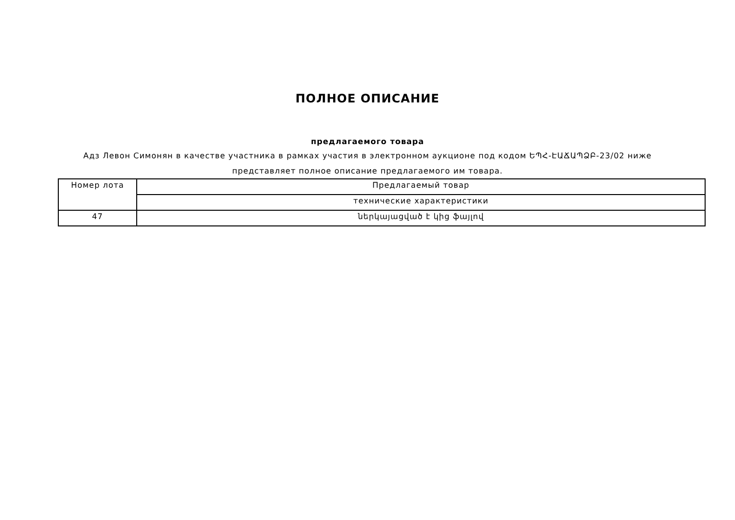ПОЛНОЕ ОПИСАНИЕ
предлагаемого товара
Адз Левон Симонян в качестве участника в рамках участия в электронном аукционе под кодом ԵՊՀ-ԷԱՃԱՊՁԲ-23/02 ниже представляет полное описание предлагаемого им товара.
| Номер лота | Предлагаемый товар |
| | технические характеристики |
| 47 | ներկայացված է կից ֆայլով |